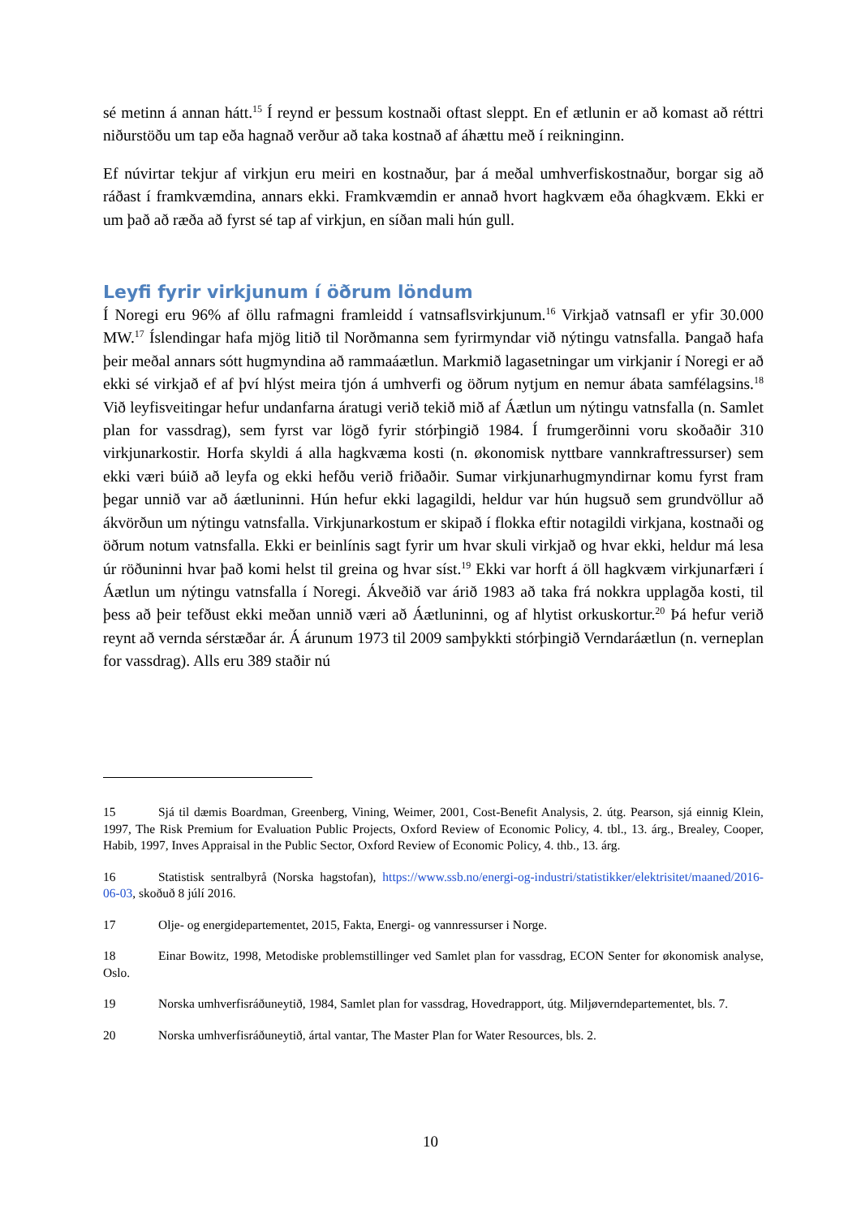sé metinn á annan hátt.<sup>15</sup> Í reynd er þessum kostnaði oftast sleppt. En ef ætlunin er að komast að réttri niðurstöðu um tap eða hagnað verður að taka kostnað af áhættu með í reikninginn.
Ef núvirtar tekjur af virkjun eru meiri en kostnaður, þar á meðal umhverfiskostnaður, borgar sig að ráðast í framkvæmdina, annars ekki. Framkvæmdin er annað hvort hagkvæm eða óhagkvæm. Ekki er um það að ræða að fyrst sé tap af virkjun, en síðan mali hún gull.
Leyfi fyrir virkjunum í öðrum löndum
Í Noregi eru 96% af öllu rafmagni framleidd í vatnsaflsvirkjunum.<sup>16</sup> Virkjað vatnsafl er yfir 30.000 MW.<sup>17</sup> Íslendingar hafa mjög litið til Norðmanna sem fyrirmyndar við nýtingu vatnsfalla. Þangað hafa þeir meðal annars sótt hugmyndina að rammaáætlun. Markmið lagasetningar um virkjanir í Noregi er að ekki sé virkjað ef af því hlýst meira tjón á umhverfi og öðrum nytjum en nemur ábata samfélagsins.<sup>18</sup> Við leyfisveitingar hefur undanfarna áratugi verið tekið mið af Áætlun um nýtingu vatnsfalla (n. Samlet plan for vassdrag), sem fyrst var lögð fyrir stórþingið 1984. Í frumgerðinni voru skoðaðir 310 virkjunarkostir. Horfa skyldi á alla hagkvæma kosti (n. økonomisk nyttbare vannkraftressurser) sem ekki væri búið að leyfa og ekki hefðu verið friðaðir. Sumar virkjunarhugmyndirnar komu fyrst fram þegar unnið var að áætluninni. Hún hefur ekki lagagildi, heldur var hún hugsuð sem grundvöllur að ákvörðun um nýtingu vatnsfalla. Virkjunarkostum er skipað í flokka eftir notagildi virkjana, kostnaði og öðrum notum vatnsfalla. Ekki er beinlínis sagt fyrir um hvar skuli virkjað og hvar ekki, heldur má lesa úr röðuninni hvar það komi helst til greina og hvar síst.<sup>19</sup> Ekki var horft á öll hagkvæm virkjunarfæri í Áætlun um nýtingu vatnsfalla í Noregi. Ákveðið var árið 1983 að taka frá nokkra upplagða kosti, til þess að þeir tefðust ekki meðan unnið væri að Áætluninni, og af hlytist orkuskortur.<sup>20</sup> Þá hefur verið reynt að vernda sérstæðar ár. Á árunum 1973 til 2009 samþykkti stórþingið Verndaráætlun (n. verneplan for vassdrag). Alls eru 389 staðir nú
15 Sjá til dæmis Boardman, Greenberg, Vining, Weimer, 2001, Cost-Benefit Analysis, 2. útg. Pearson, sjá einnig Klein, 1997, The Risk Premium for Evaluation Public Projects, Oxford Review of Economic Policy, 4. tbl., 13. árg., Brealey, Cooper, Habib, 1997, Inves Appraisal in the Public Sector, Oxford Review of Economic Policy, 4. thb., 13. árg.
16 Statistisk sentralbyrå (Norska hagstofan), https://www.ssb.no/energi-og-industri/statistikker/elektrisitet/maaned/2016-06-03, skoðuð 8 júlí 2016.
17 Olje- og energidepartementet, 2015, Fakta, Energi- og vannressurser i Norge.
18 Einar Bowitz, 1998, Metodiske problemstillinger ved Samlet plan for vassdrag, ECON Senter for økonomisk analyse, Oslo.
19 Norska umhverfisráðuneytið, 1984, Samlet plan for vassdrag, Hovedrapport, útg. Miljøverndepartementet, bls. 7.
20 Norska umhverfisráðuneytið, ártal vantar, The Master Plan for Water Resources, bls. 2.
10